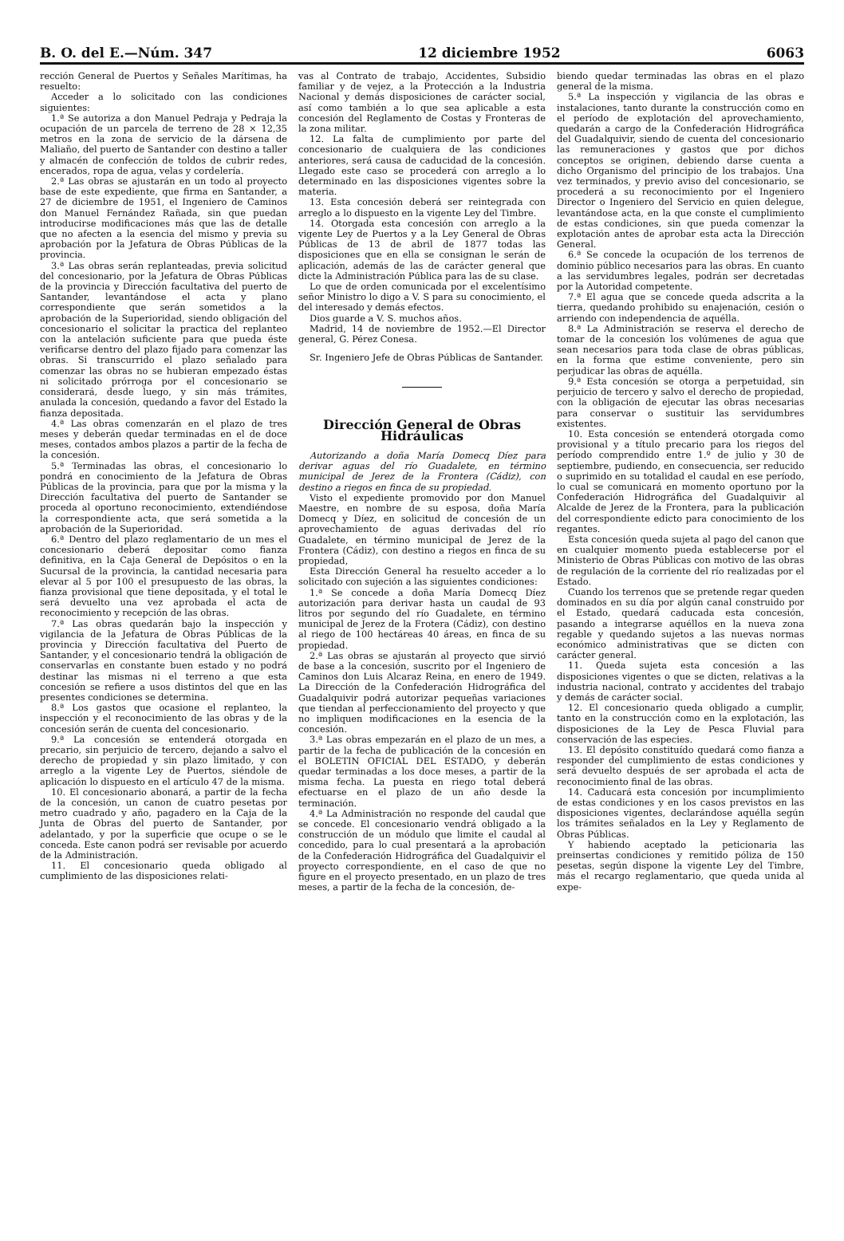B. O. del E.—Núm. 347 12 diciembre 1952 6063
rección General de Puertos y Señales Marítimas, ha resuelto:
Acceder a lo solicitado con las condiciones siguientes:
1.ª Se autoriza a don Manuel Pedraja y Pedraja la ocupación de un parcela de terreno de 28 × 12,35 metros en la zona de servicio de la dársena de Maliaño, del puerto de Santander con destino a taller y almacén de confección de toldos de cubrir redes, encerados, ropa de agua, velas y cordelería.
2.ª Las obras se ajustarán en un todo al proyecto base de este expediente, que firma en Santander, a 27 de diciembre de 1951, el Ingeniero de Caminos don Manuel Fernández Rañada, sin que puedan introducirse modificaciones más que las de detalle que no afecten a la esencia del mismo y previa su aprobación por la Jefatura de Obras Públicas de la provincia.
3.ª Las obras serán replanteadas, previa solicitud del concesionario, por la Jefatura de Obras Públicas de la provincia y Dirección facultativa del puerto de Santander, levantándose el acta y plano correspondiente que serán sometidos a la aprobación de la Superioridad, siendo obligación del concesionario el solicitar la practica del replanteo con la antelación suficiente para que pueda éste verificarse dentro del plazo fijado para comenzar las obras. Si transcurrido el plazo señalado para comenzar las obras no se hubieran empezado éstas ni solicitado prórroga por el concesionario se considerará, desde luego, y sin más trámites, anulada la concesión, quedando a favor del Estado la fianza depositada.
4.ª Las obras comenzarán en el plazo de tres meses y deberán quedar terminadas en el de doce meses, contados ambos plazos a partir de la fecha de la concesión.
5.ª Terminadas las obras, el concesionario lo pondrá en conocimiento de la Jefatura de Obras Públicas de la provincia, para que por la misma y la Dirección facultativa del puerto de Santander se proceda al oportuno reconocimiento, extendiéndose la correspondiente acta, que será sometida a la aprobación de la Superioridad.
6.ª Dentro del plazo reglamentario de un mes el concesionario deberá depositar como fianza definitiva, en la Caja General de Depósitos o en la Sucursal de la provincia, la cantidad necesaria para elevar al 5 por 100 el presupuesto de las obras, la fianza provisional que tiene depositada, y el total le será devuelto una vez aprobada el acta de reconocimiento y recepción de las obras.
7.ª Las obras quedarán bajo la inspección y vigilancia de la Jefatura de Obras Públicas de la provincia y Dirección facultativa del Puerto de Santander, y el concesionario tendrá la obligación de conservarlas en constante buen estado y no podrá destinar las mismas ni el terreno a que esta concesión se refiere a usos distintos del que en las presentes condiciones se determina.
8.ª Los gastos que ocasione el replanteo, la inspección y el reconocimiento de las obras y de la concesión serán de cuenta del concesionario.
9.ª La concesión se entenderá otorgada en precario, sin perjuicio de tercero, dejando a salvo el derecho de propiedad y sin plazo limitado, y con arreglo a la vigente Ley de Puertos, siéndole de aplicación lo dispuesto en el artículo 47 de la misma.
10. El concesionario abonará, a partir de la fecha de la concesión, un canon de cuatro pesetas por metro cuadrado y año, pagadero en la Caja de la Junta de Obras del puerto de Santander, por adelantado, y por la superficie que ocupe o se le conceda. Este canon podrá ser revisable por acuerdo de la Administración.
11. El concesionario queda obligado al cumplimiento de las disposiciones relati-
vas al Contrato de trabajo, Accidentes, Subsidio familiar y de vejez, a la Protección a la Industria Nacional y demás disposiciones de carácter social, así como también a lo que sea aplicable a esta concesión del Reglamento de Costas y Fronteras de la zona militar.
12. La falta de cumplimiento por parte del concesionario de cualquiera de las condiciones anteriores, será causa de caducidad de la concesión. Llegado este caso se procederá con arreglo a lo determinado en las disposiciones vigentes sobre la materia.
13. Esta concesión deberá ser reintegrada con arreglo a lo dispuesto en la vigente Ley del Timbre.
14. Otorgada esta concesión con arreglo a la vigente Ley de Puertos y a la Ley General de Obras Públicas de 13 de abril de 1877 todas las disposiciones que en ella se consignan le serán de aplicación, además de las de carácter general que dicte la Administración Pública para las de su clase.
Lo que de orden comunicada por el excelentísimo señor Ministro lo digo a V. S para su conocimiento, el del interesado y demás efectos.
Dios guarde a V. S. muchos años.
Madrid, 14 de noviembre de 1952.—El Director general, G. Pérez Conesa.
Sr. Ingeniero Jefe de Obras Públicas de Santander.
Dirección General de Obras Hidráulicas
Autorizando a doña María Domecq Díez para derivar aguas del río Guadalete, en término municipal de Jerez de la Frontera (Cádiz), con destino a riegos en finca de su propiedad.
Visto el expediente promovido por don Manuel Maestre, en nombre de su esposa, doña María Domecq y Díez, en solicitud de concesión de un aprovechamiento de aguas derivadas del río Guadalete, en término municipal de Jerez de la Frontera (Cádiz), con destino a riegos en finca de su propiedad,
Esta Dirección General ha resuelto acceder a lo solicitado con sujeción a las siguientes condiciones:
1.ª Se concede a doña María Domecq Díez autorización para derivar hasta un caudal de 93 litros por segundo del río Guadalete, en término municipal de Jerez de la Frotera (Cádiz), con destino al riego de 100 hectáreas 40 áreas, en finca de su propiedad.
2.ª Las obras se ajustarán al proyecto que sirvió de base a la concesión, suscrito por el Ingeniero de Caminos don Luis Alcaraz Reina, en enero de 1949. La Dirección de la Confederación Hidrográfica del Guadalquivir podrá autorizar pequeñas variaciones que tiendan al perfeccionamiento del proyecto y que no impliquen modificaciones en la esencia de la concesión.
3.ª Las obras empezarán en el plazo de un mes, a partir de la fecha de publicación de la concesión en el BOLETIN OFICIAL DEL ESTADO, y deberán quedar terminadas a los doce meses, a partir de la misma fecha. La puesta en riego total deberá efectuarse en el plazo de un año desde la terminación.
4.ª La Administración no responde del caudal que se concede. El concesionario vendrá obligado a la construcción de un módulo que limite el caudal al concedido, para lo cual presentará a la aprobación de la Confederación Hidrográfica del Guadalquivir el proyecto correspondiente, en el caso de que no figure en el proyecto presentado, en un plazo de tres meses, a partir de la fecha de la concesión, de-
biendo quedar terminadas las obras en el plazo general de la misma.
5.ª La inspección y vigilancia de las obras e instalaciones, tanto durante la construcción como en el período de explotación del aprovechamiento, quedarán a cargo de la Confederación Hidrográfica del Guadalquivir, siendo de cuenta del concesionario las remuneraciones y gastos que por dichos conceptos se originen, debiendo darse cuenta a dicho Organismo del principio de los trabajos. Una vez terminados, y previo aviso del concesionario, se procederá a su reconocimiento por el Ingeniero Director o Ingeniero del Servicio en quien delegue, levantándose acta, en la que conste el cumplimiento de estas condiciones, sin que pueda comenzar la explotación antes de aprobar esta acta la Dirección General.
6.ª Se concede la ocupación de los terrenos de dominio público necesarios para las obras. En cuanto a las servidumbres legales, podrán ser decretadas por la Autoridad competente.
7.ª El agua que se concede queda adscrita a la tierra, quedando prohibido su enajenación, cesión o arriendo con independencia de aquélla.
8.ª La Administración se reserva el derecho de tomar de la concesión los volúmenes de agua que sean necesarios para toda clase de obras públicas, en la forma que estime conveniente, pero sin perjudicar las obras de aquélla.
9.ª Esta concesión se otorga a perpetuidad, sin perjuicio de tercero y salvo el derecho de propiedad, con la obligación de ejecutar las obras necesarias para conservar o sustituir las servidumbres existentes.
10. Esta concesión se entenderá otorgada como provisional y a título precario para los riegos del período comprendido entre 1.º de julio y 30 de septiembre, pudiendo, en consecuencia, ser reducido o suprimido en su totalidad el caudal en ese período, lo cual se comunicará en momento oportuno por la Confederación Hidrográfica del Guadalquivir al Alcalde de Jerez de la Frontera, para la publicación del correspondiente edicto para conocimiento de los regantes.
Esta concesión queda sujeta al pago del canon que en cualquier momento pueda establecerse por el Ministerio de Obras Públicas con motivo de las obras de regulación de la corriente del río realizadas por el Estado.
Cuando los terrenos que se pretende regar queden dominados en su día por algún canal construido por el Estado, quedará caducada esta concesión, pasando a integrarse aquéllos en la nueva zona regable y quedando sujetos a las nuevas normas económico administrativas que se dicten con carácter general.
11. Queda sujeta esta concesión a las disposiciones vigentes o que se dicten, relativas a la industria nacional, contrato y accidentes del trabajo y demás de carácter social.
12. El concesionario queda obligado a cumplir, tanto en la construcción como en la explotación, las disposiciones de la Ley de Pesca Fluvial para conservación de las especies.
13. El depósito constituído quedará como fianza a responder del cumplimiento de estas condiciones y será devuelto después de ser aprobada el acta de reconocimiento final de las obras.
14. Caducará esta concesión por incumplimiento de estas condiciones y en los casos previstos en las disposiciones vigentes, declarándose aquélla según los trámites señalados en la Ley y Reglamento de Obras Públicas.
Y habiendo aceptado la peticionaria las preinsertas condiciones y remitido póliza de 150 pesetas, según dispone la vigente Ley del Timbre, más el recargo reglamentario, que queda unida al expe-